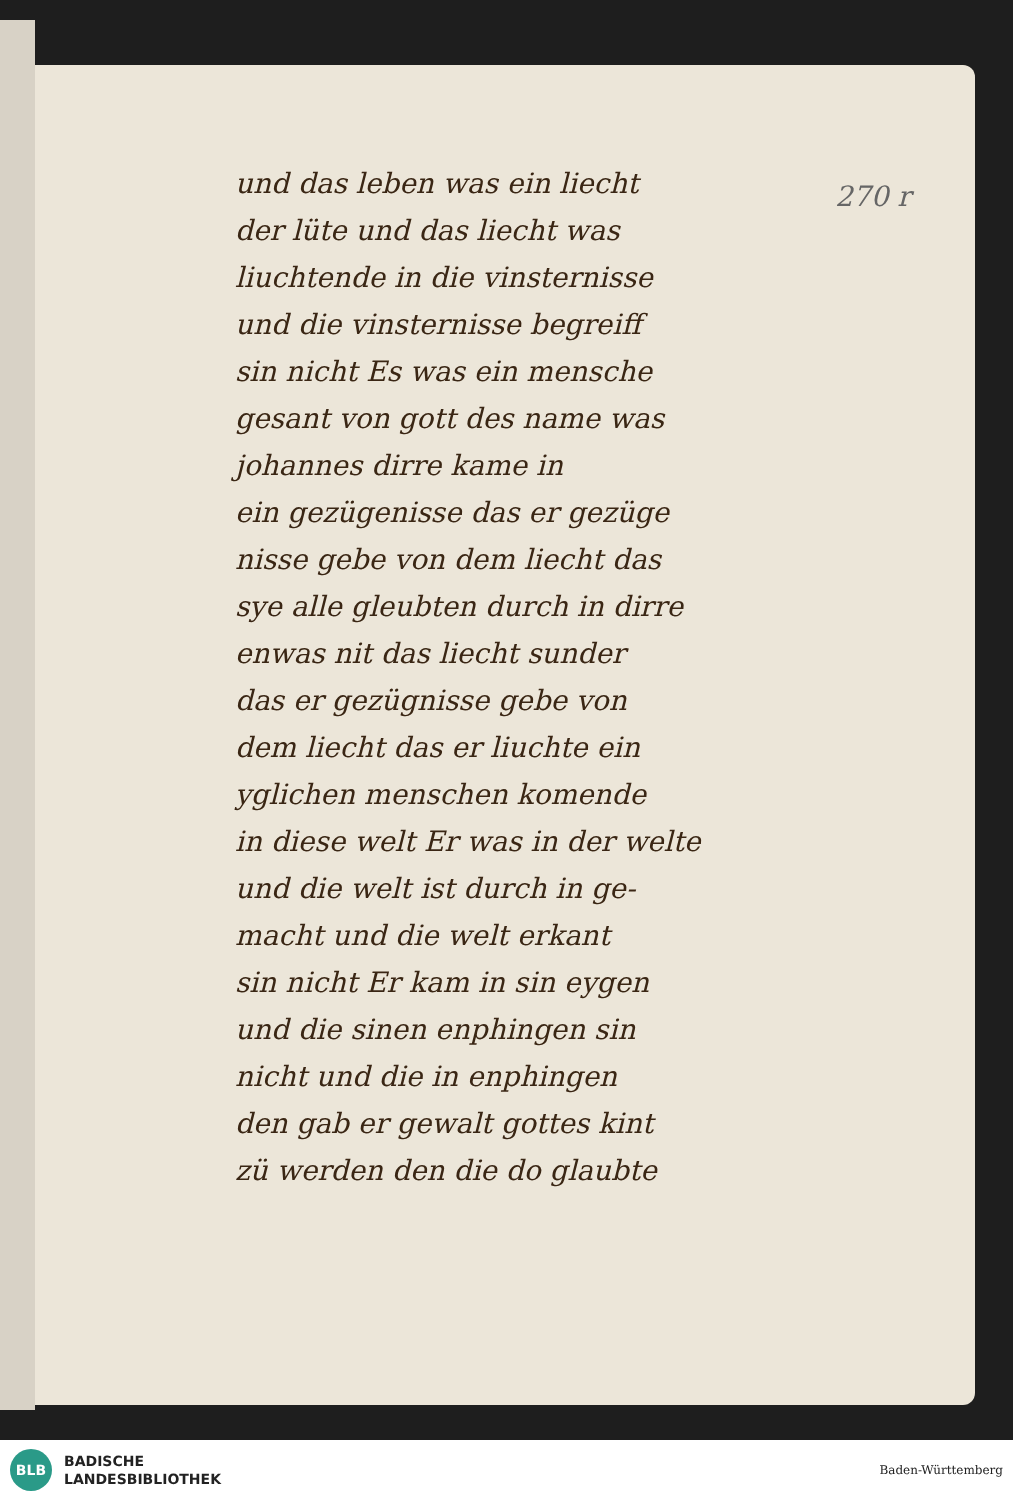270 r
und das leben was ein liecht
der lüte und das liecht was
liuchtende in die vinsternisse
und die vinsternisse begreiff
sin nicht Es was ein mensche
gesant von gott des name was
johannes dirre kame in
ein gezügenisse das er gezüge
nisse gebe von dem liecht das
sye alle gleubten durch in dirre
enwas nit das liecht sunder
das er gezügnisse gebe von
dem liecht das er liuchte ein
yglichen menschen komende
in diese welt Er was in der welte
und die welt ist durch in ge-
macht und die welt erkant
sin nicht Er kam in sin eygen
und die sinen enphingen sin
nicht und die in enphingen
den gab er gewalt gottes kint
zü werden den die do glaubte
BLB
BADISCHE
LANDESBIBLIOTHEK
Baden-Württemberg